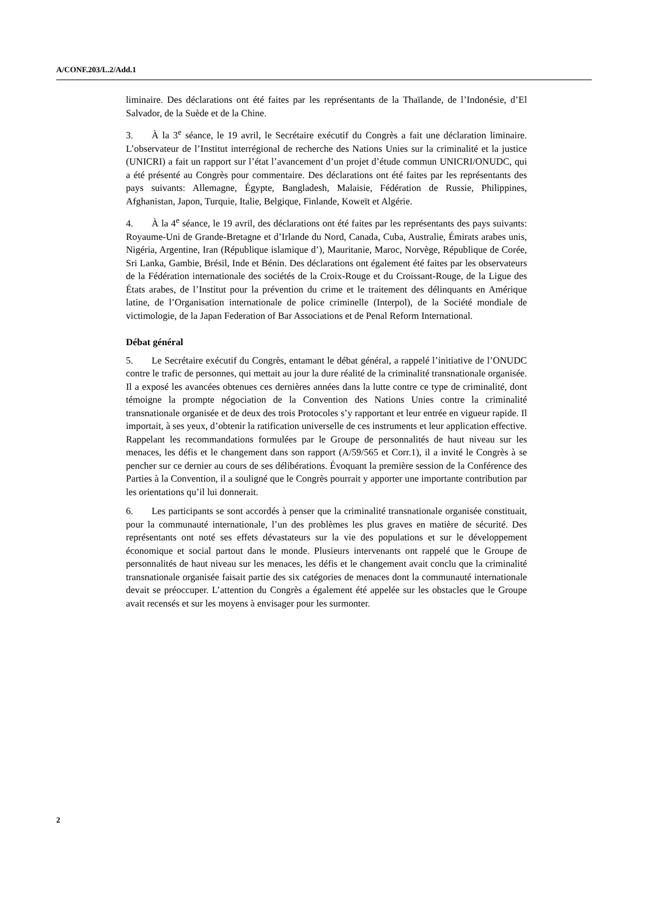A/CONF.203/L.2/Add.1
liminaire. Des déclarations ont été faites par les représentants de la Thaïlande, de l’Indonésie, d’El Salvador, de la Suède et de la Chine.
3. À la 3<sup>e</sup> séance, le 19 avril, le Secrétaire exécutif du Congrès a fait une déclaration liminaire. L’observateur de l’Institut interrégional de recherche des Nations Unies sur la criminalité et la justice (UNICRI) a fait un rapport sur l’état l’avancement d’un projet d’étude commun UNICRI/ONUDC, qui a été présenté au Congrès pour commentaire. Des déclarations ont été faites par les représentants des pays suivants: Allemagne, Égypte, Bangladesh, Malaisie, Fédération de Russie, Philippines, Afghanistan, Japon, Turquie, Italie, Belgique, Finlande, Koweït et Algérie.
4. À la 4<sup>e</sup> séance, le 19 avril, des déclarations ont été faites par les représentants des pays suivants: Royaume-Uni de Grande-Bretagne et d’Irlande du Nord, Canada, Cuba, Australie, Émirats arabes unis, Nigéria, Argentine, Iran (République islamique d’), Mauritanie, Maroc, Norvège, République de Corée, Sri Lanka, Gambie, Brésil, Inde et Bénin. Des déclarations ont également été faites par les observateurs de la Fédération internationale des sociétés de la Croix-Rouge et du Croissant-Rouge, de la Ligue des États arabes, de l’Institut pour la prévention du crime et le traitement des délinquants en Amérique latine, de l’Organisation internationale de police criminelle (Interpol), de la Société mondiale de victimologie, de la Japan Federation of Bar Associations et de Penal Reform International.
Débat général
5. Le Secrétaire exécutif du Congrès, entamant le débat général, a rappelé l’initiative de l’ONUDC contre le trafic de personnes, qui mettait au jour la dure réalité de la criminalité transnationale organisée. Il a exposé les avancées obtenues ces dernières années dans la lutte contre ce type de criminalité, dont témoigne la prompte négociation de la Convention des Nations Unies contre la criminalité transnationale organisée et de deux des trois Protocoles s’y rapportant et leur entrée en vigueur rapide. Il importait, à ses yeux, d’obtenir la ratification universelle de ces instruments et leur application effective. Rappelant les recommandations formulées par le Groupe de personnalités de haut niveau sur les menaces, les défis et le changement dans son rapport (A/59/565 et Corr.1), il a invité le Congrès à se pencher sur ce dernier au cours de ses délibérations. Évoquant la première session de la Conférence des Parties à la Convention, il a souligné que le Congrès pourrait y apporter une importante contribution par les orientations qu’il lui donnerait.
6. Les participants se sont accordés à penser que la criminalité transnationale organisée constituait, pour la communauté internationale, l’un des problèmes les plus graves en matière de sécurité. Des représentants ont noté ses effets dévastateurs sur la vie des populations et sur le développement économique et social partout dans le monde. Plusieurs intervenants ont rappelé que le Groupe de personnalités de haut niveau sur les menaces, les défis et le changement avait conclu que la criminalité transnationale organisée faisait partie des six catégories de menaces dont la communauté internationale devait se préoccuper. L’attention du Congrès a également été appelée sur les obstacles que le Groupe avait recensés et sur les moyens à envisager pour les surmonter.
2